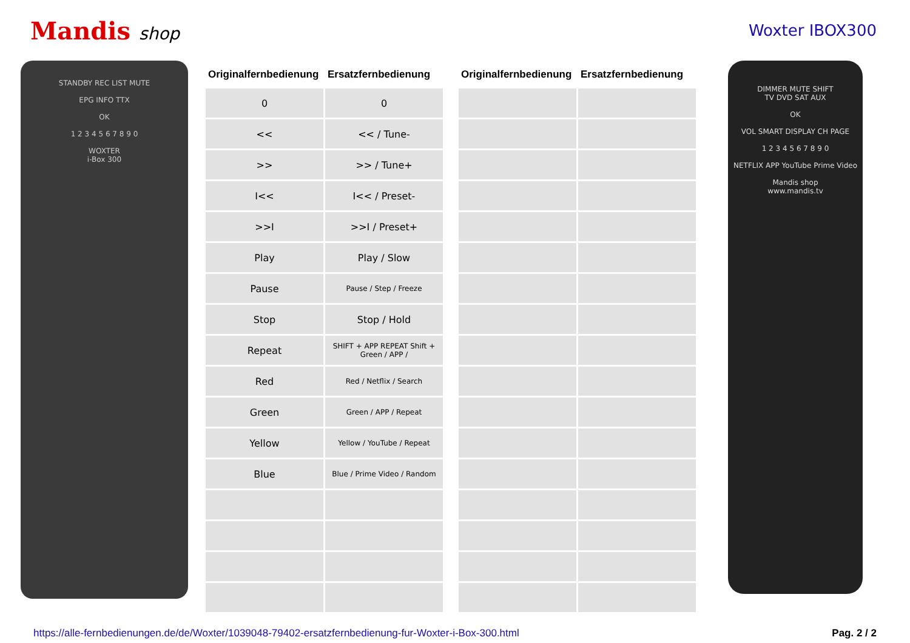Mandis shop Woxter IBOX300
STANDBY REC LIST MUTE
EPG INFO TTX
OK
1 2 3 4 5 6 7 8 9 0
WOXTER
i-Box 300
| Originalfernbedienung | Ersatzfernbedienung |
| --- | --- |
| 0 | 0 |
| << | << / Tune- |
| >> | >> / Tune+ |
| I<< | I<< / Preset- |
| >>I | >>I / Preset+ |
| Play | Play / Slow |
| Pause | Pause / Step / Freeze |
| Stop | Stop / Hold |
| Repeat | SHIFT + APP REPEAT Shift + Green / APP / |
| Red | Red / Netflix / Search |
| Green | Green / APP / Repeat |
| Yellow | Yellow / YouTube / Repeat |
| Blue | Blue / Prime Video / Random |
| Originalfernbedienung | Ersatzfernbedienung |
| --- | --- |
DIMMER MUTE SHIFT
TV DVD SAT AUX
OK
VOL SMART DISPLAY CH PAGE
1 2 3 4 5 6 7 8 9 0
NETFLIX APP YouTube Prime Video
Mandis shop
www.mandis.tv
https://alle-fernbedienungen.de/de/Woxter/1039048-79402-ersatzfernbedienung-fur-Woxter-i-Box-300.html Pag. 2 / 2